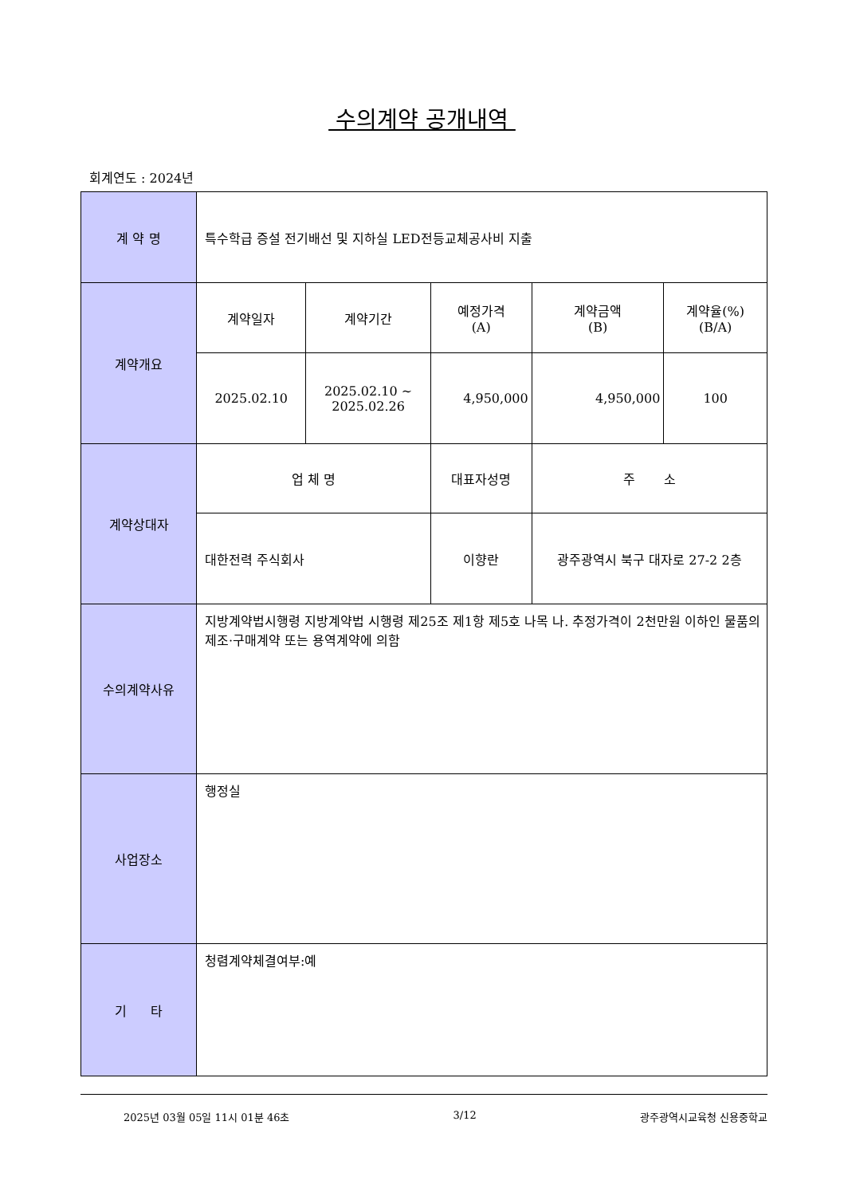수의계약 공개내역
회계연도 : 2024년
| 계 약 명 | 특수학급 증설 전기배선 및 지하실 LED전등교체공사비 지출 | | | | |
| 계약개요 | 계약일자 | 계약기간 | 예정가격 (A) | 계약금액 (B) | 계약율(%) (B/A) |
| | 2025.02.10 | 2025.02.10 ~ 2025.02.26 | 4,950,000 | 4,950,000 | 100 |
| 계약상대자 | 업 체 명 | | 대표자성명 | 주 소 | |
| | 대한전력 주식회사 | | 이향란 | 광주광역시 북구 대자로 27-2 2층 | |
| 수의계약사유 | 지방계약법시행령 지방계약법 시행령 제25조 제1항 제5호 나목 나. 추정가격이 2천만원 이하인 물품의 제조·구매계약 또는 용역계약에 의함 | | | | |
| 사업장소 | 행정실 | | | | |
| 기 타 | 청렴계약체결여부:예 | | | | |
2025년 03월 05일 11시 01분 46초 3/12 광주광역시교육청 신용중학교